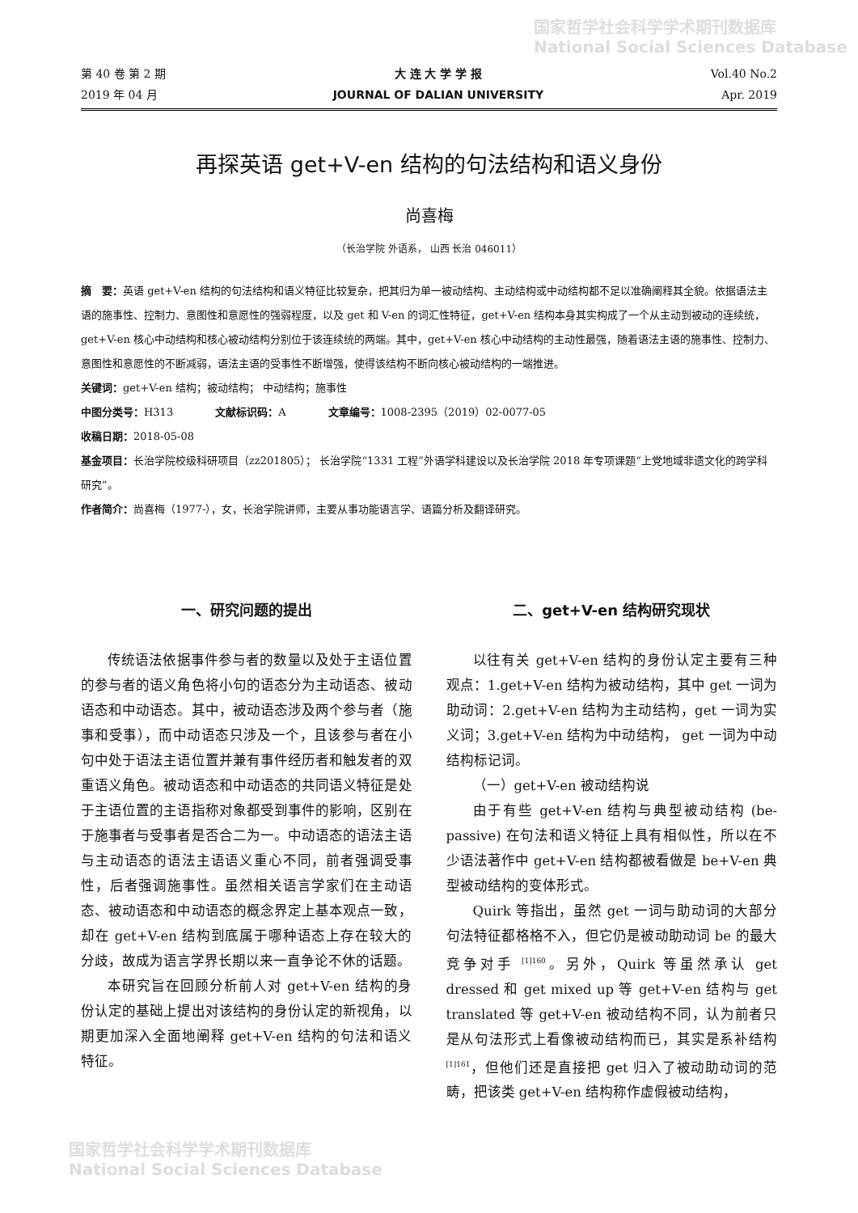国家哲学社会科学学术期刊数据库
National Social Sciences Database
第 40 卷 第 2 期
2019 年 04 月
大 连 大 学 学 报
JOURNAL OF DALIAN UNIVERSITY
Vol.40 No.2
Apr. 2019
再探英语 get+V-en 结构的句法结构和语义身份
尚喜梅
（长治学院 外语系， 山西 长治 046011）
摘　要：英语 get+V-en 结构的句法结构和语义特征比较复杂，把其归为单一被动结构、主动结构或中动结构都不足以准确阐释其全貌。依据语法主语的施事性、控制力、意图性和意愿性的强弱程度，以及 get 和 V-en 的词汇性特征，get+V-en 结构本身其实构成了一个从主动到被动的连续统，get+V-en 核心中动结构和核心被动结构分别位于该连续统的两端。其中，get+V-en 核心中动结构的主动性最强，随着语法主语的施事性、控制力、意图性和意愿性的不断减弱，语法主语的受事性不断增强，使得该结构不断向核心被动结构的一端推进。
关键词：get+V-en 结构；被动结构； 中动结构；施事性
中图分类号：H313　　　　文献标识码：A　　　　文章编号：1008-2395（2019）02-0077-05
收稿日期：2018-05-08
基金项目：长治学院校级科研项目（zz201805）； 长治学院“1331 工程”外语学科建设以及长治学院 2018 年专项课题“上党地域非遗文化的跨学科研究”。
作者简介：尚喜梅（1977-），女，长治学院讲师，主要从事功能语言学、语篇分析及翻译研究。
一、研究问题的提出
传统语法依据事件参与者的数量以及处于主语位置的参与者的语义角色将小句的语态分为主动语态、被动语态和中动语态。其中，被动语态涉及两个参与者（施事和受事），而中动语态只涉及一个，且该参与者在小句中处于语法主语位置并兼有事件经历者和触发者的双重语义角色。被动语态和中动语态的共同语义特征是处于主语位置的主语指称对象都受到事件的影响，区别在于施事者与受事者是否合二为一。中动语态的语法主语与主动语态的语法主语语义重心不同，前者强调受事性，后者强调施事性。虽然相关语言学家们在主动语态、被动语态和中动语态的概念界定上基本观点一致，却在 get+V-en 结构到底属于哪种语态上存在较大的分歧，故成为语言学界长期以来一直争论不休的话题。
本研究旨在回顾分析前人对 get+V-en 结构的身份认定的基础上提出对该结构的身份认定的新视角，以期更加深入全面地阐释 get+V-en 结构的句法和语义特征。
二、get+V-en 结构研究现状
以往有关 get+V-en 结构的身份认定主要有三种观点：1.get+V-en 结构为被动结构，其中 get 一词为助动词：2.get+V-en 结构为主动结构，get 一词为实义词；3.get+V-en 结构为中动结构， get 一词为中动结构标记词。
（一）get+V-en 被动结构说
由于有些 get+V-en 结构与典型被动结构 (be-passive) 在句法和语义特征上具有相似性，所以在不少语法著作中 get+V-en 结构都被看做是 be+V-en 典型被动结构的变体形式。
Quirk 等指出，虽然 get 一词与助动词的大部分句法特征都格格不入，但它仍是被动助动词 be 的最大竞争对手 <sup>[1]160</sup>。另外，Quirk 等虽然承认 get dressed 和 get mixed up 等 get+V-en 结构与 get translated 等 get+V-en 被动结构不同，认为前者只是从句法形式上看像被动结构而已，其实是系补结构 <sup>[1]161</sup>，但他们还是直接把 get 归入了被动助动词的范畴，把该类 get+V-en 结构称作虚假被动结构，
国家哲学社会科学学术期刊数据库
National Social Sciences Database